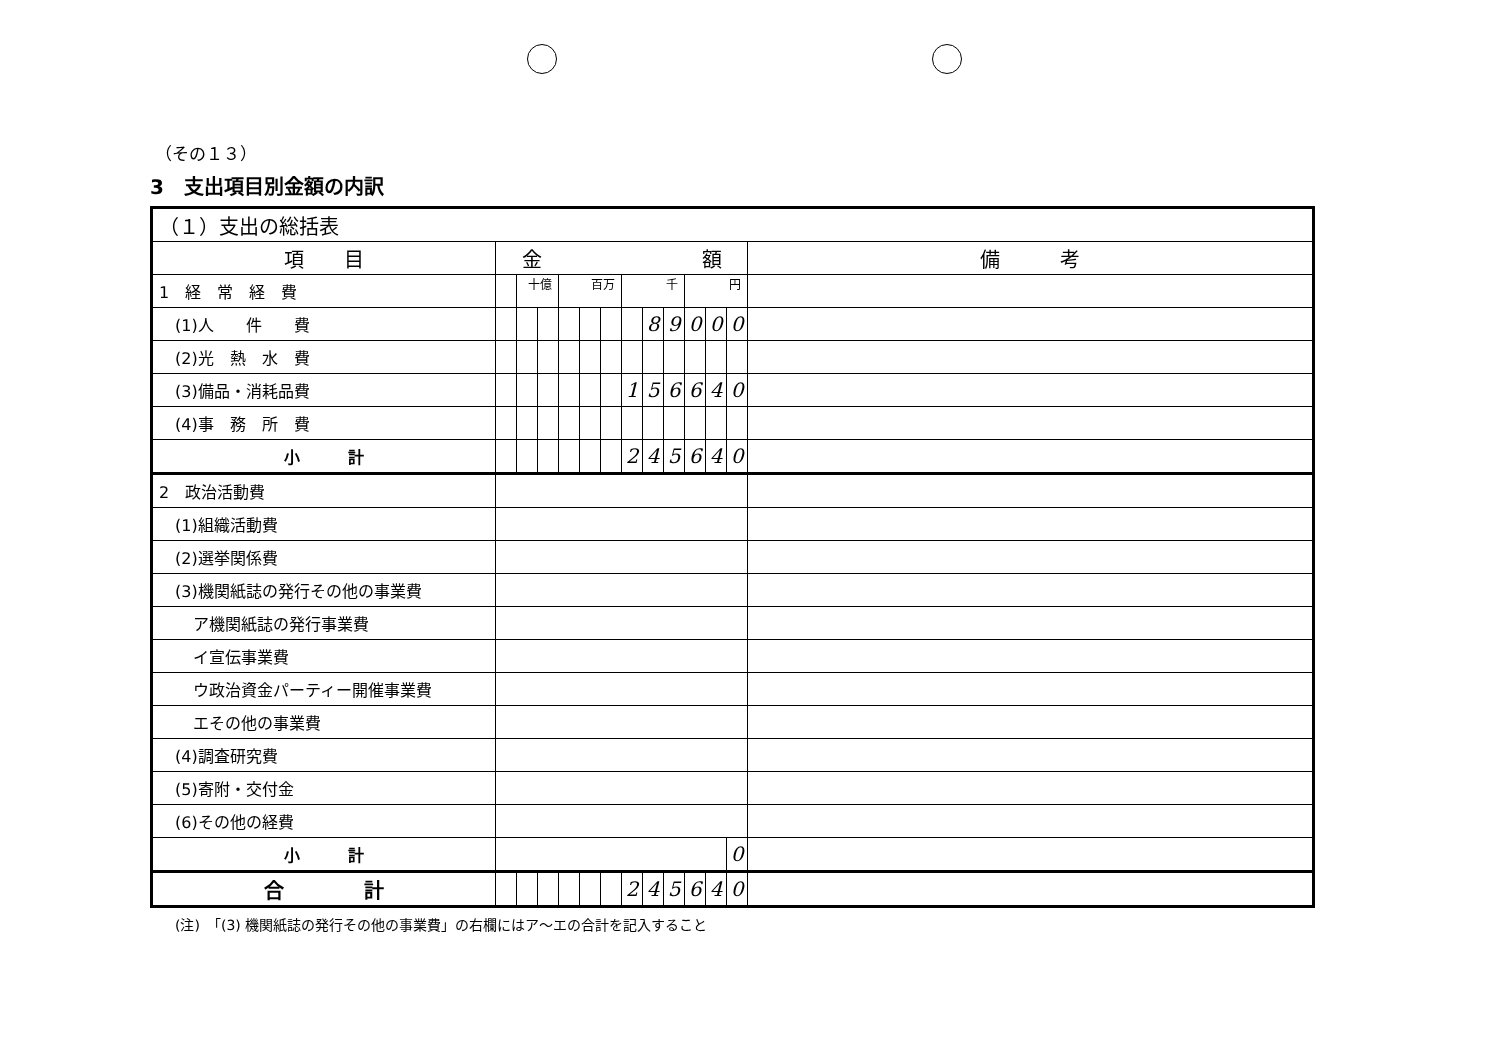（その１３）
3　支出項目別金額の内訳
| （１）支出の総括表 | | | | | | | | | | | | | |
| 項 目 | 金 額 | | | | | | | | | | | | 備 考 |
| 1 経 常 経 費 | | 十億 | | 百万 | | | 千 | | | 円 | | | |
| (1)人 件 費 | | | | | | | | 8 | 9 | 0 | 0 | 0 | |
| (2)光 熱 水 費 | | | | | | | | | | | | | |
| (3)備品・消耗品費 | | | | | | | 1 | 5 | 6 | 6 | 4 | 0 | |
| (4)事 務 所 費 | | | | | | | | | | | | | |
| 小 計 | | | | | | | 2 | 4 | 5 | 6 | 4 | 0 | |
| 2 政治活動費 | | | | | | | | | | | | | |
| (1)組織活動費 | | | | | | | | | | | | | |
| (2)選挙関係費 | | | | | | | | | | | | | |
| (3)機関紙誌の発行その他の事業費 | | | | | | | | | | | | | |
| ア機関紙誌の発行事業費 | | | | | | | | | | | | | |
| イ宣伝事業費 | | | | | | | | | | | | | |
| ウ政治資金パーティー開催事業費 | | | | | | | | | | | | | |
| エその他の事業費 | | | | | | | | | | | | | |
| (4)調査研究費 | | | | | | | | | | | | | |
| (5)寄附・交付金 | | | | | | | | | | | | | |
| (6)その他の経費 | | | | | | | | | | | | | |
| 小 計 | | | | | | | | | | | | 0 | |
| 合 計 | | | | | | | 2 | 4 | 5 | 6 | 4 | 0 | |
(注)　「(3) 機関紙誌の発行その他の事業費」の右欄にはア～エの合計を記入すること